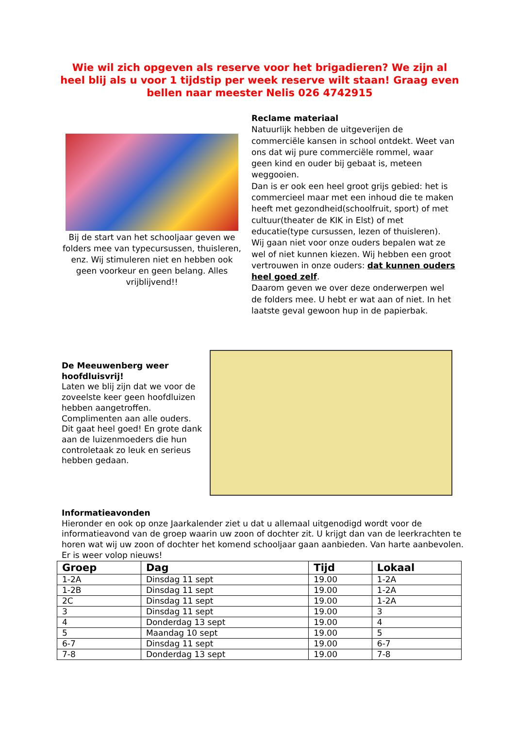Wie wil zich opgeven als reserve voor het brigadieren? We zijn al heel blij als u voor 1 tijdstip per week reserve wilt staan! Graag even bellen naar meester Nelis 026 4742915
Bij de start van het schooljaar geven we folders mee van typecursussen, thuisleren, enz. Wij stimuleren niet en hebben ook geen voorkeur en geen belang. Alles vrijblijvend!!
Reclame materiaal
Natuurlijk hebben de uitgeverijen de commerciële kansen in school ontdekt. Weet van ons dat wij pure commerciële rommel, waar geen kind en ouder bij gebaat is, meteen weggooien.
Dan is er ook een heel groot grijs gebied: het is commercieel maar met een inhoud die te maken heeft met gezondheid(schoolfruit, sport) of met cultuur(theater de KIK in Elst) of met educatie(type cursussen, lezen of thuisleren). Wij gaan niet voor onze ouders bepalen wat ze wel of niet kunnen kiezen. Wij hebben een groot vertrouwen in onze ouders: dat kunnen ouders heel goed zelf.
Daarom geven we over deze onderwerpen wel de folders mee. U hebt er wat aan of niet. In het laatste geval gewoon hup in de papierbak.
De Meeuwenberg weer hoofdluisvrij!
Laten we blij zijn dat we voor de zoveelste keer geen hoofdluizen hebben aangetroffen. Complimenten aan alle ouders. Dit gaat heel goed! En grote dank aan de luizenmoeders die hun controletaak zo leuk en serieus hebben gedaan.
Informatieavonden
Hieronder en ook op onze Jaarkalender ziet u dat u allemaal uitgenodigd wordt voor de informatieavond van de groep waarin uw zoon of dochter zit. U krijgt dan van de leerkrachten te horen wat wij uw zoon of dochter het komend schooljaar gaan aanbieden. Van harte aanbevolen. Er is weer volop nieuws!
| Groep | Dag | Tijd | Lokaal |
| --- | --- | --- | --- |
| 1-2A | Dinsdag 11 sept | 19.00 | 1-2A |
| 1-2B | Dinsdag 11 sept | 19.00 | 1-2A |
| 2C | Dinsdag 11 sept | 19.00 | 1-2A |
| 3 | Dinsdag 11 sept | 19.00 | 3 |
| 4 | Donderdag 13 sept | 19.00 | 4 |
| 5 | Maandag 10 sept | 19.00 | 5 |
| 6-7 | Dinsdag 11 sept | 19.00 | 6-7 |
| 7-8 | Donderdag 13 sept | 19.00 | 7-8 |